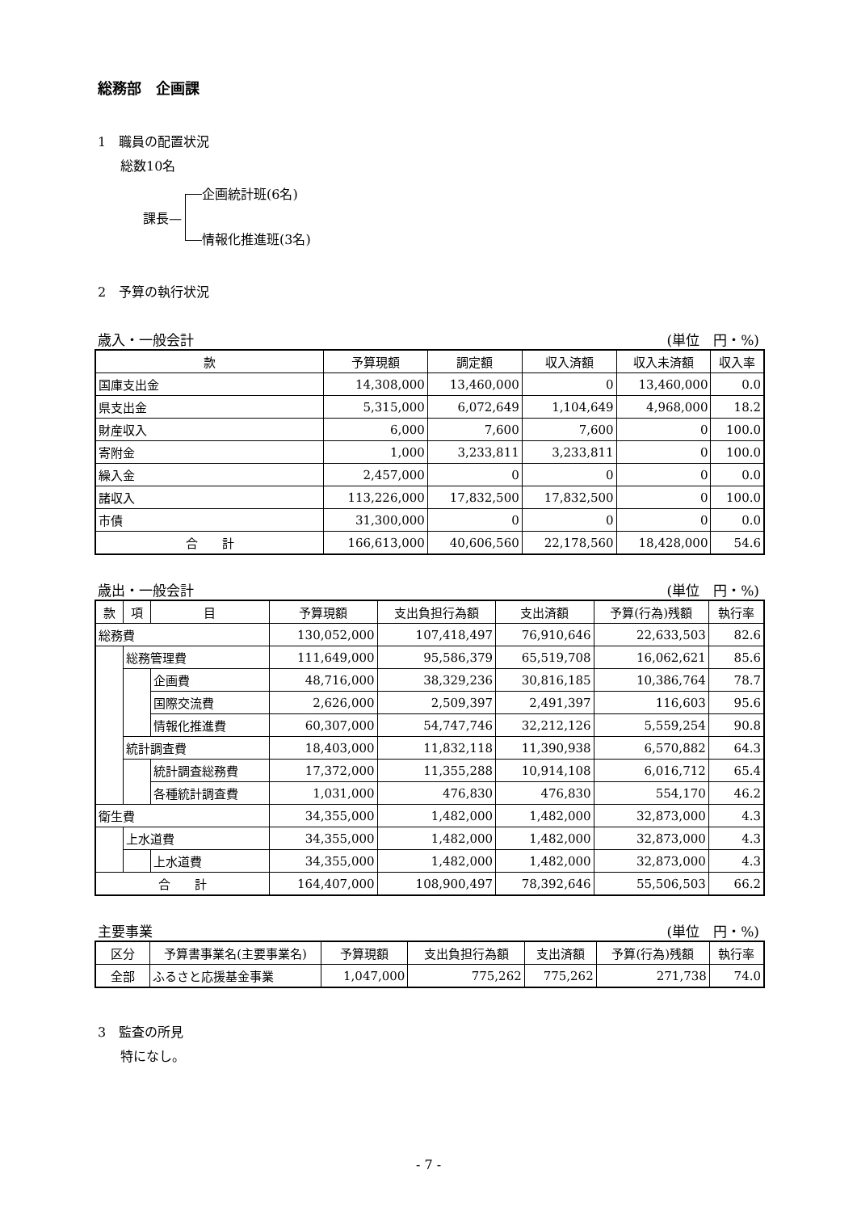総務部　企画課
1　職員の配置状況
総数10名
課長—
企画統計班(6名)
情報化推進班(3名)
2　予算の執行状況
歳入・一般会計 (単位　円・%)
| 款 | 予算現額 | 調定額 | 収入済額 | 収入未済額 | 収入率 |
| --- | --- | --- | --- | --- | --- |
| 国庫支出金 | 14,308,000 | 13,460,000 | 0 | 13,460,000 | 0.0 |
| 県支出金 | 5,315,000 | 6,072,649 | 1,104,649 | 4,968,000 | 18.2 |
| 財産収入 | 6,000 | 7,600 | 7,600 | 0 | 100.0 |
| 寄附金 | 1,000 | 3,233,811 | 3,233,811 | 0 | 100.0 |
| 繰入金 | 2,457,000 | 0 | 0 | 0 | 0.0 |
| 諸収入 | 113,226,000 | 17,832,500 | 17,832,500 | 0 | 100.0 |
| 市債 | 31,300,000 | 0 | 0 | 0 | 0.0 |
| 合 計 | 166,613,000 | 40,606,560 | 22,178,560 | 18,428,000 | 54.6 |
歳出・一般会計 (単位　円・%)
| 款 | 項 | 目 | 予算現額 | 支出負担行為額 | 支出済額 | 予算(行為)残額 | 執行率 |
| --- | --- | --- | --- | --- | --- | --- | --- |
| 総務費 | | | 130,052,000 | 107,418,497 | 76,910,646 | 22,633,503 | 82.6 |
| | 総務管理費 | | 111,649,000 | 95,586,379 | 65,519,708 | 16,062,621 | 85.6 |
| | | 企画費 | 48,716,000 | 38,329,236 | 30,816,185 | 10,386,764 | 78.7 |
| | | 国際交流費 | 2,626,000 | 2,509,397 | 2,491,397 | 116,603 | 95.6 |
| | | 情報化推進費 | 60,307,000 | 54,747,746 | 32,212,126 | 5,559,254 | 90.8 |
| | 統計調査費 | | 18,403,000 | 11,832,118 | 11,390,938 | 6,570,882 | 64.3 |
| | | 統計調査総務費 | 17,372,000 | 11,355,288 | 10,914,108 | 6,016,712 | 65.4 |
| | | 各種統計調査費 | 1,031,000 | 476,830 | 476,830 | 554,170 | 46.2 |
| 衛生費 | | | 34,355,000 | 1,482,000 | 1,482,000 | 32,873,000 | 4.3 |
| | 上水道費 | | 34,355,000 | 1,482,000 | 1,482,000 | 32,873,000 | 4.3 |
| | | 上水道費 | 34,355,000 | 1,482,000 | 1,482,000 | 32,873,000 | 4.3 |
| 合 計 | | | 164,407,000 | 108,900,497 | 78,392,646 | 55,506,503 | 66.2 |
主要事業 (単位　円・%)
| 区分 | 予算書事業名(主要事業名) | 予算現額 | 支出負担行為額 | 支出済額 | 予算(行為)残額 | 執行率 |
| --- | --- | --- | --- | --- | --- | --- |
| 全部 | ふるさと応援基金事業 | 1,047,000 | 775,262 | 775,262 | 271,738 | 74.0 |
3　監査の所見
特になし。
- 7 -